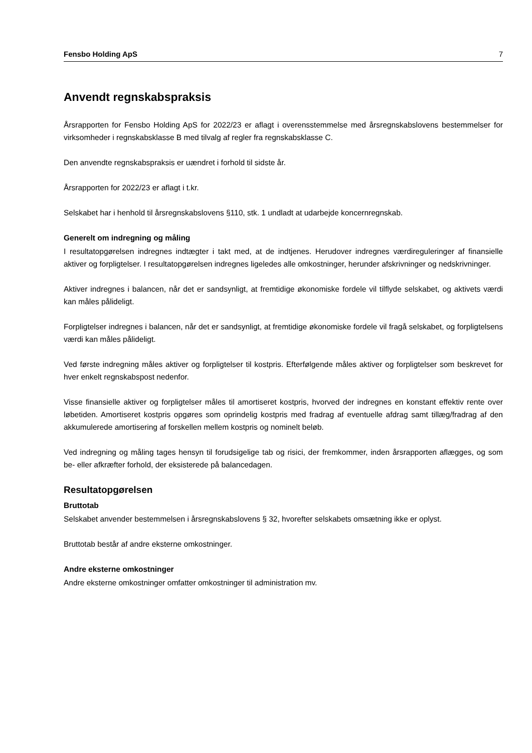Fensbo Holding ApS 7
Anvendt regnskabspraksis
Årsrapporten for Fensbo Holding ApS for 2022/23 er aflagt i overensstemmelse med årsregnskabslovens bestemmelser for virksomheder i regnskabsklasse B med tilvalg af regler fra regnskabsklasse C.
Den anvendte regnskabspraksis er uændret i forhold til sidste år.
Årsrapporten for 2022/23 er aflagt i t.kr.
Selskabet har i henhold til årsregnskabslovens §110, stk. 1 undladt at udarbejde koncernregnskab.
Generelt om indregning og måling
I resultatopgørelsen indregnes indtægter i takt med, at de indtjenes. Herudover indregnes værdireguleringer af finansielle aktiver og forpligtelser. I resultatopgørelsen indregnes ligeledes alle omkostninger, herunder afskrivninger og nedskrivninger.
Aktiver indregnes i balancen, når det er sandsynligt, at fremtidige økonomiske fordele vil tilflyde selskabet, og aktivets værdi kan måles pålideligt.
Forpligtelser indregnes i balancen, når det er sandsynligt, at fremtidige økonomiske fordele vil fragå selskabet, og forpligtelsens værdi kan måles pålideligt.
Ved første indregning måles aktiver og forpligtelser til kostpris. Efterfølgende måles aktiver og forpligtelser som beskrevet for hver enkelt regnskabspost nedenfor.
Visse finansielle aktiver og forpligtelser måles til amortiseret kostpris, hvorved der indregnes en konstant effektiv rente over løbetiden. Amortiseret kostpris opgøres som oprindelig kostpris med fradrag af eventuelle afdrag samt tillæg/fradrag af den akkumulerede amortisering af forskellen mellem kostpris og nominelt beløb.
Ved indregning og måling tages hensyn til forudsigelige tab og risici, der fremkommer, inden årsrapporten aflægges, og som be- eller afkræfter forhold, der eksisterede på balancedagen.
Resultatopgørelsen
Bruttotab
Selskabet anvender bestemmelsen i årsregnskabslovens § 32, hvorefter selskabets omsætning ikke er oplyst.
Bruttotab består af andre eksterne omkostninger.
Andre eksterne omkostninger
Andre eksterne omkostninger omfatter omkostninger til administration mv.